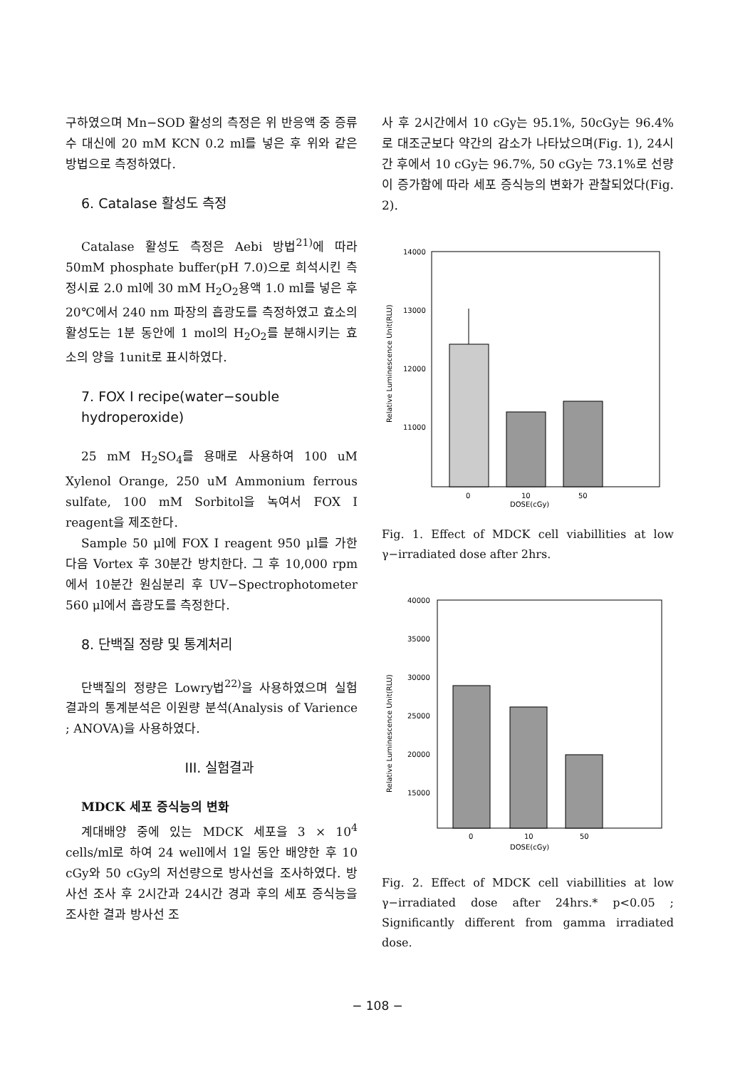구하였으며 Mn−SOD 활성의 측정은 위 반응액 중 증류수 대신에 20 mM KCN 0.2 ml를 넣은 후 위와 같은 방법으로 측정하였다.
6. Catalase 활성도 측정
Catalase 활성도 측정은 Aebi 방법<sup>21)</sup>에 따라 50mM phosphate buffer(pH 7.0)으로 희석시킨 측정시료 2.0 ml에 30 mM H<sub>2</sub>O<sub>2</sub>용액 1.0 ml를 넣은 후 20℃에서 240 nm 파장의 흡광도를 측정하였고 효소의 활성도는 1분 동안에 1 mol의 H<sub>2</sub>O<sub>2</sub>를 분해시키는 효소의 양을 1unit로 표시하였다.
7. FOX I recipe(water−souble hydroperoxide)
25 mM H<sub>2</sub>SO<sub>4</sub>를 용매로 사용하여 100 uM Xylenol Orange, 250 uM Ammonium ferrous sulfate, 100 mM Sorbitol을 녹여서 FOX I reagent을 제조한다.
Sample 50 μl에 FOX I reagent 950 μl를 가한 다음 Vortex 후 30분간 방치한다. 그 후 10,000 rpm에서 10분간 원심분리 후 UV−Spectrophotometer 560 μl에서 흡광도를 측정한다.
8. 단백질 정량 및 통계처리
단백질의 정량은 Lowry법<sup>22)</sup>을 사용하였으며 실험 결과의 통계분석은 이원량 분석(Analysis of Varience ; ANOVA)을 사용하였다.
III. 실험결과
MDCK 세포 증식능의 변화
계대배양 중에 있는 MDCK 세포을 3 × 10<sup>4</sup> cells/ml로 하여 24 well에서 1일 동안 배양한 후 10 cGy와 50 cGy의 저선량으로 방사선을 조사하였다. 방사선 조사 후 2시간과 24시간 경과 후의 세포 증식능을 조사한 결과 방사선 조
사 후 2시간에서 10 cGy는 95.1%, 50cGy는 96.4%로 대조군보다 약간의 감소가 나타났으며(Fig. 1), 24시간 후에서 10 cGy는 96.7%, 50 cGy는 73.1%로 선량이 증가함에 따라 세포 증식능의 변화가 관찰되었다(Fig. 2).
Relative Luminescence Unit(RLU)
14000
13000
12000
11000
0
10
50
DOSE(cGy)
Fig. 1. Effect of MDCK cell viabillities at low γ−irradiated dose after 2hrs.
Relative Luminescence Unit(RLU)
40000
35000
30000
25000
20000
15000
0
10
50
DOSE(cGy)
Fig. 2. Effect of MDCK cell viabillities at low γ−irradiated dose after 24hrs.* p<0.05 ; Significantly different from gamma irradiated dose.
− 108 −